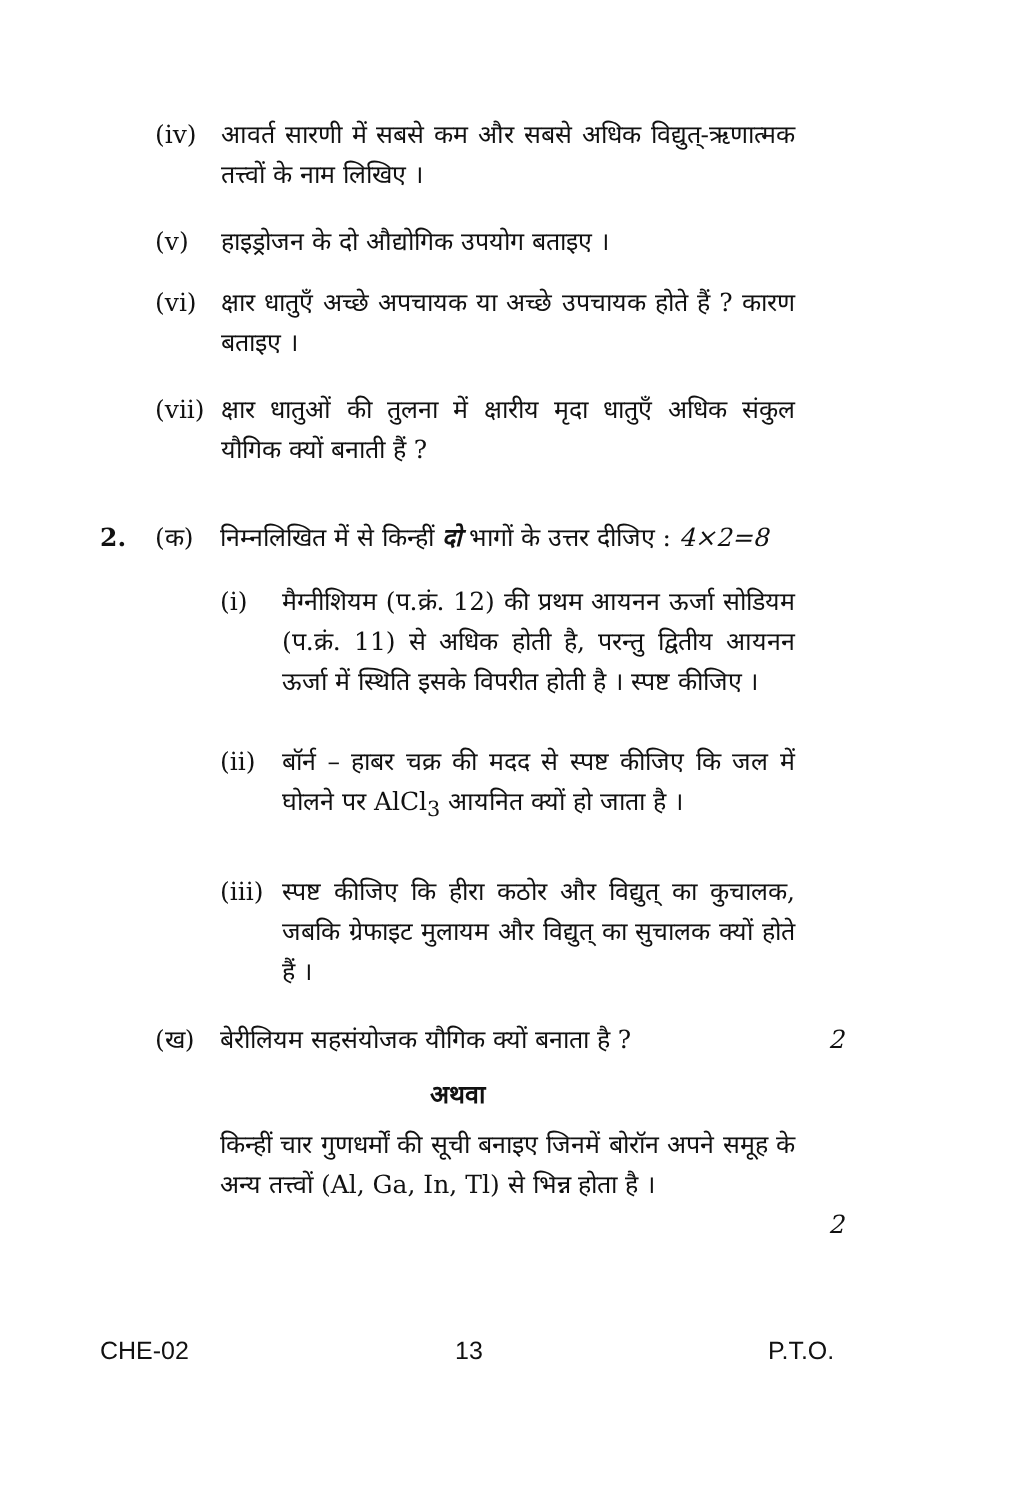(iv) आवर्त सारणी में सबसे कम और सबसे अधिक विद्युत्-ऋणात्मक तत्त्वों के नाम लिखिए ।
(v) हाइड्रोजन के दो औद्योगिक उपयोग बताइए ।
(vi) क्षार धातुएँ अच्छे अपचायक या अच्छे उपचायक होते हैं ? कारण बताइए ।
(vii) क्षार धातुओं की तुलना में क्षारीय मृदा धातुएँ अधिक संकुल यौगिक क्यों बनाती हैं ?
2. (क) निम्नलिखित में से किन्हीं दो भागों के उत्तर दीजिए : 4×2=8
(i) मैग्नीशियम (प.क्रं. 12) की प्रथम आयनन ऊर्जा सोडियम (प.क्रं. 11) से अधिक होती है, परन्तु द्वितीय आयनन ऊर्जा में स्थिति इसके विपरीत होती है । स्पष्ट कीजिए ।
(ii) बॉर्न – हाबर चक्र की मदद से स्पष्ट कीजिए कि जल में घोलने पर AlCl<sub>3</sub> आयनित क्यों हो जाता है ।
(iii) स्पष्ट कीजिए कि हीरा कठोर और विद्युत् का कुचालक, जबकि ग्रेफाइट मुलायम और विद्युत् का सुचालक क्यों होते हैं ।
(ख) बेरीलियम सहसंयोजक यौगिक क्यों बनाता है ?
2
अथवा
किन्हीं चार गुणधर्मों की सूची बनाइए जिनमें बोरॉन अपने समूह के अन्य तत्त्वों (Al, Ga, In, Tl) से भिन्न होता है ।
2
CHE-02 13 P.T.O.